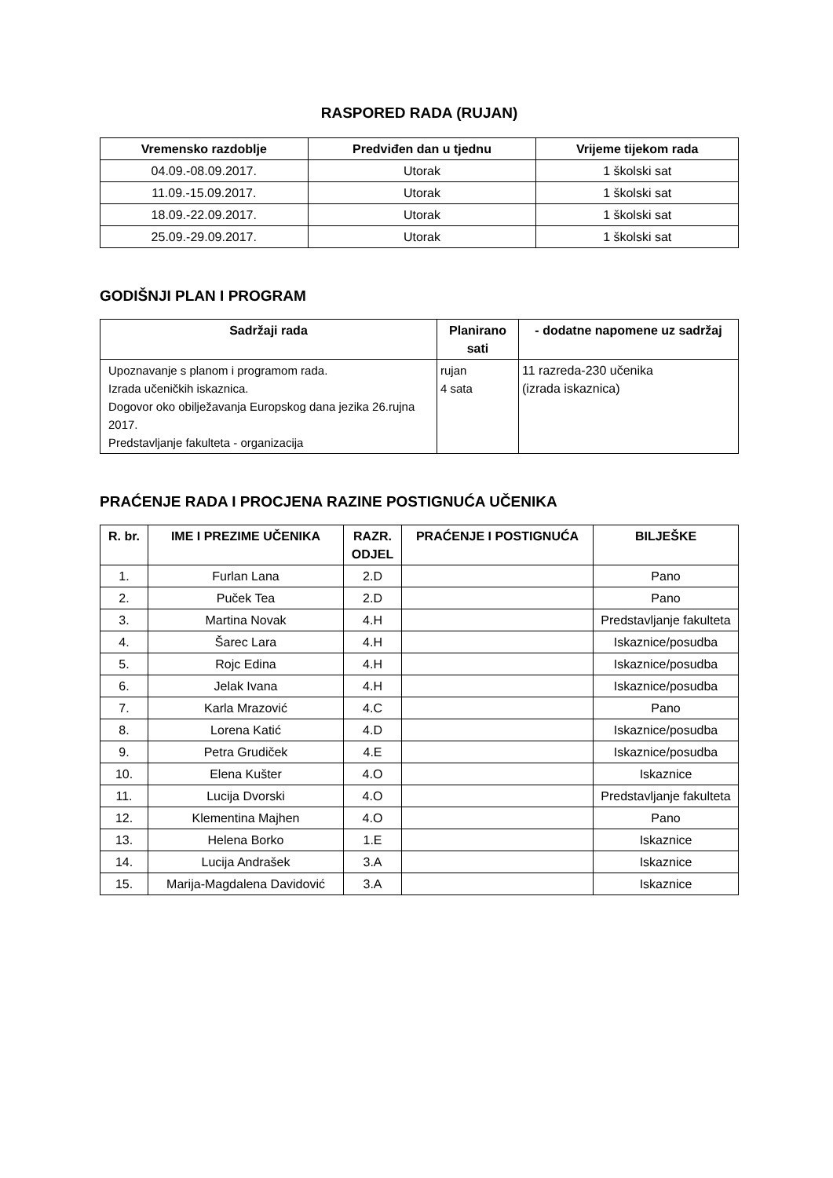RASPORED RADA (RUJAN)
| Vremensko razdoblje | Predviđen dan u tjednu | Vrijeme tijekom rada |
| --- | --- | --- |
| 04.09.-08.09.2017. | Utorak | 1 školski sat |
| 11.09.-15.09.2017. | Utorak | 1 školski sat |
| 18.09.-22.09.2017. | Utorak | 1 školski sat |
| 25.09.-29.09.2017. | Utorak | 1 školski sat |
GODIŠNJI PLAN I PROGRAM
| Sadržaji rada | Planirano sati | - dodatne napomene uz sadržaj |
| --- | --- | --- |
| Upoznavanje s planom i programom rada. Izrada učeničkih iskaznica. Dogovor oko obilježavanja Europskog dana jezika 26.rujna 2017. Predstavljanje fakulteta - organizacija | rujan 4 sata | 11 razreda-230 učenika (izrada iskaznica) |
PRAĆENJE RADA I PROCJENA RAZINE POSTIGNUĆA UČENIKA
| R. br. | IME I PREZIME UČENIKA | RAZR. ODJEL | PRAĆENJE I POSTIGNUĆA | BILJEŠKE |
| --- | --- | --- | --- | --- |
| 1. | Furlan Lana | 2.D | | Pano |
| 2. | Puček Tea | 2.D | | Pano |
| 3. | Martina Novak | 4.H | | Predstavljanje fakulteta |
| 4. | Šarec Lara | 4.H | | Iskaznice/posudba |
| 5. | Rojc Edina | 4.H | | Iskaznice/posudba |
| 6. | Jelak Ivana | 4.H | | Iskaznice/posudba |
| 7. | Karla Mrazović | 4.C | | Pano |
| 8. | Lorena Katić | 4.D | | Iskaznice/posudba |
| 9. | Petra Grudiček | 4.E | | Iskaznice/posudba |
| 10. | Elena Kušter | 4.O | | Iskaznice |
| 11. | Lucija Dvorski | 4.O | | Predstavljanje fakulteta |
| 12. | Klementina Majhen | 4.O | | Pano |
| 13. | Helena Borko | 1.E | | Iskaznice |
| 14. | Lucija Andrašek | 3.A | | Iskaznice |
| 15. | Marija-Magdalena Davidović | 3.A | | Iskaznice |